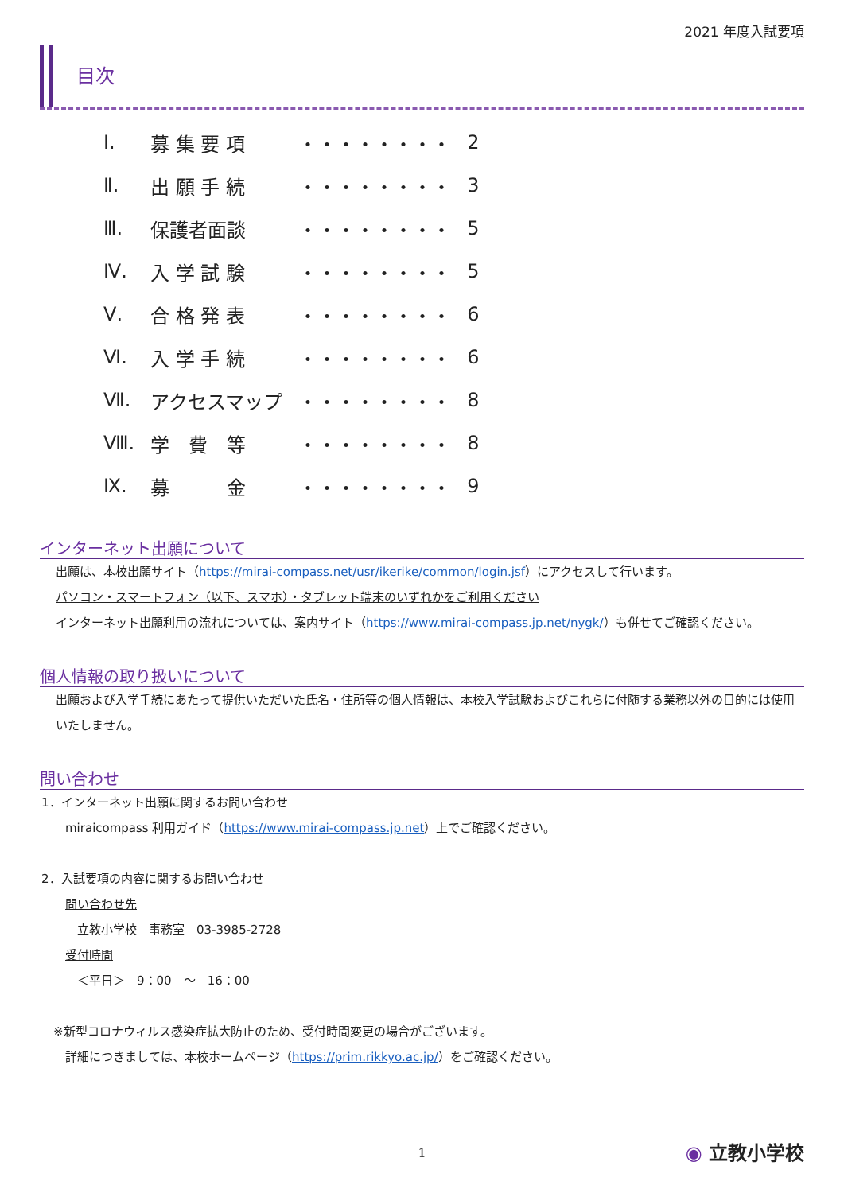2021 年度入試要項
目次
| Ⅰ. | 募 集 要 項 | ・・・・・・・・ | 2 |
| Ⅱ. | 出 願 手 続 | ・・・・・・・・ | 3 |
| Ⅲ. | 保護者面談 | ・・・・・・・・ | 5 |
| Ⅳ. | 入 学 試 験 | ・・・・・・・・ | 5 |
| Ⅴ. | 合 格 発 表 | ・・・・・・・・ | 6 |
| Ⅵ. | 入 学 手 続 | ・・・・・・・・ | 6 |
| Ⅶ. | アクセスマップ | ・・・・・・・・ | 8 |
| Ⅷ. | 学 費 等 | ・・・・・・・・ | 8 |
| Ⅸ. | 募 金 | ・・・・・・・・ | 9 |
インターネット出願について
出願は、本校出願サイト（https://mirai-compass.net/usr/ikerike/common/login.jsf）にアクセスして行います。
パソコン・スマートフォン（以下、スマホ）・タブレット端末のいずれかをご利用ください
インターネット出願利用の流れについては、案内サイト（https://www.mirai-compass.jp.net/nygk/）も併せてご確認ください。
個人情報の取り扱いについて
出願および入学手続にあたって提供いただいた氏名・住所等の個人情報は、本校入学試験およびこれらに付随する業務以外の目的には使用いたしません。
問い合わせ
1．インターネット出願に関するお問い合わせ
　　miraicompass 利用ガイド（https://www.mirai-compass.jp.net）上でご確認ください。
2．入試要項の内容に関するお問い合わせ
　　問い合わせ先
　　　立教小学校　事務室　03-3985-2728
　　受付時間
　　　＜平日＞　9：00　～　16：00
　※新型コロナウィルス感染症拡大防止のため、受付時間変更の場合がございます。
　　詳細につきましては、本校ホームページ（https://prim.rikkyo.ac.jp/）をご確認ください。
1
◉ 立教小学校